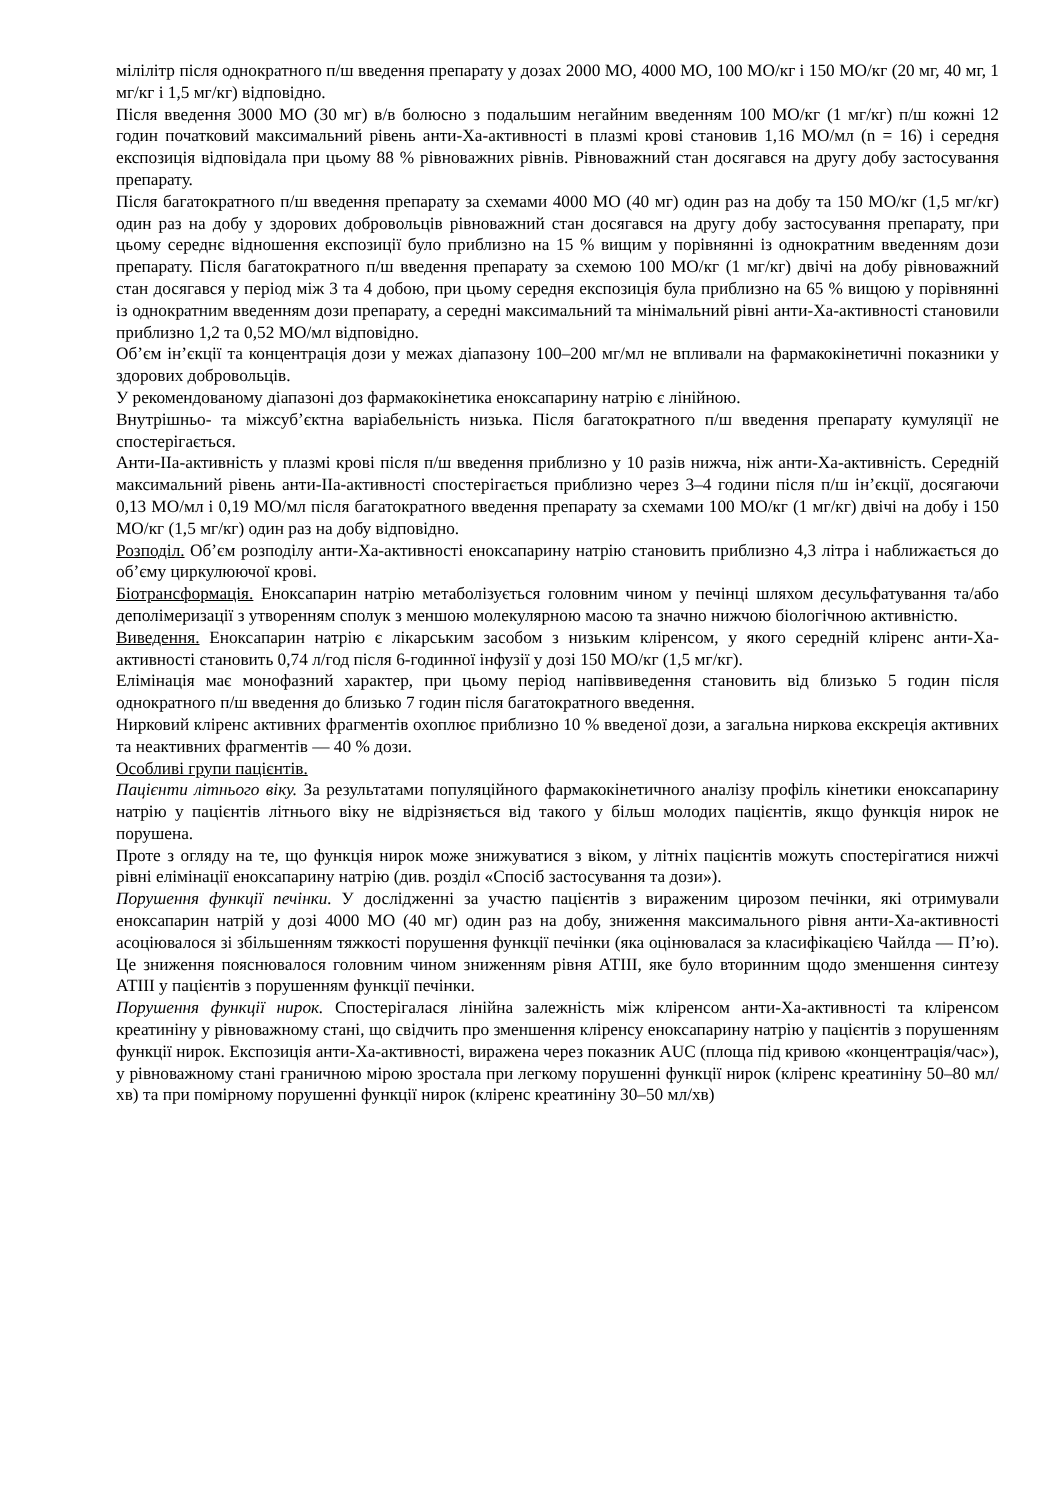мілілітр після однократного п/ш введення препарату у дозах 2000 МО, 4000 МО, 100 МО/кг і 150 МО/кг (20 мг, 40 мг, 1 мг/кг і 1,5 мг/кг) відповідно.
Після введення 3000 МО (30 мг) в/в болюсно з подальшим негайним введенням 100 МО/кг (1 мг/кг) п/ш кожні 12 годин початковий максимальний рівень анти-Ха-активності в плазмі крові становив 1,16 МО/мл (n = 16) і середня експозиція відповідала при цьому 88 % рівноважних рівнів. Рівноважний стан досягався на другу добу застосування препарату.
Після багатократного п/ш введення препарату за схемами 4000 МО (40 мг) один раз на добу та 150 МО/кг (1,5 мг/кг) один раз на добу у здорових добровольців рівноважний стан досягався на другу добу застосування препарату, при цьому середнє відношення експозиції було приблизно на 15 % вищим у порівнянні із однократним введенням дози препарату. Після багатократного п/ш введення препарату за схемою 100 МО/кг (1 мг/кг) двічі на добу рівноважний стан досягався у період між 3 та 4 добою, при цьому середня експозиція була приблизно на 65 % вищою у порівнянні із однократним введенням дози препарату, а середні максимальний та мінімальний рівні анти-Ха-активності становили приблизно 1,2 та 0,52 МО/мл відповідно.
Об’єм ін’єкції та концентрація дози у межах діапазону 100–200 мг/мл не впливали на фармакокінетичні показники у здорових добровольців.
У рекомендованому діапазоні доз фармакокінетика еноксапарину натрію є лінійною.
Внутрішньо- та міжсуб’єктна варіабельність низька. Після багатократного п/ш введення препарату кумуляції не спостерігається.
Анти-IIa-активність у плазмі крові після п/ш введення приблизно у 10 разів нижча, ніж анти-Ха-активність. Середній максимальний рівень анти-IIa-активності спостерігається приблизно через 3–4 години після п/ш ін’єкції, досягаючи 0,13 МО/мл і 0,19 МО/мл після багатократного введення препарату за схемами 100 МО/кг (1 мг/кг) двічі на добу і 150 МО/кг (1,5 мг/кг) один раз на добу відповідно.
Розподіл. Об’єм розподілу анти-Ха-активності еноксапарину натрію становить приблизно 4,3 літра і наближається до об’єму циркулюючої крові.
Біотрансформація. Еноксапарин натрію метаболізується головним чином у печінці шляхом десульфатування та/або деполімеризації з утворенням сполук з меншою молекулярною масою та значно нижчою біологічною активністю.
Виведення. Еноксапарин натрію є лікарським засобом з низьким кліренсом, у якого середній кліренс анти-Ха-активності становить 0,74 л/год після 6-годинної інфузії у дозі 150 МО/кг (1,5 мг/кг).
Елімінація має монофазний характер, при цьому період напіввиведення становить від близько 5 годин після однократного п/ш введення до близько 7 годин після багатократного введення.
Нирковий кліренс активних фрагментів охоплює приблизно 10 % введеної дози, а загальна ниркова екскреція активних та неактивних фрагментів — 40 % дози.
Особливі групи пацієнтів.
Пацієнти літнього віку. За результатами популяційного фармакокінетичного аналізу профіль кінетики еноксапарину натрію у пацієнтів літнього віку не відрізняється від такого у більш молодих пацієнтів, якщо функція нирок не порушена.
Проте з огляду на те, що функція нирок може знижуватися з віком, у літніх пацієнтів можуть спостерігатися нижчі рівні елімінації еноксапарину натрію (див. розділ «Спосіб застосування та дози»).
Порушення функції печінки. У дослідженні за участю пацієнтів з вираженим цирозом печінки, які отримували еноксапарин натрій у дозі 4000 МО (40 мг) один раз на добу, зниження максимального рівня анти-Ха-активності асоціювалося зі збільшенням тяжкості порушення функції печінки (яка оцінювалася за класифікацією Чайлда — П’ю). Це зниження пояснювалося головним чином зниженням рівня АТIII, яке було вторинним щодо зменшення синтезу АТIII у пацієнтів з порушенням функції печінки.
Порушення функції нирок. Спостерігалася лінійна залежність між кліренсом анти-Ха-активності та кліренсом креатиніну у рівноважному стані, що свідчить про зменшення кліренсу еноксапарину натрію у пацієнтів з порушенням функції нирок. Експозиція анти-Ха-активності, виражена через показник AUC (площа під кривою «концентрація/час»), у рівноважному стані граничною мірою зростала при легкому порушенні функції нирок (кліренс креатиніну 50–80 мл/хв) та при помірному порушенні функції нирок (кліренс креатиніну 30–50 мл/хв)